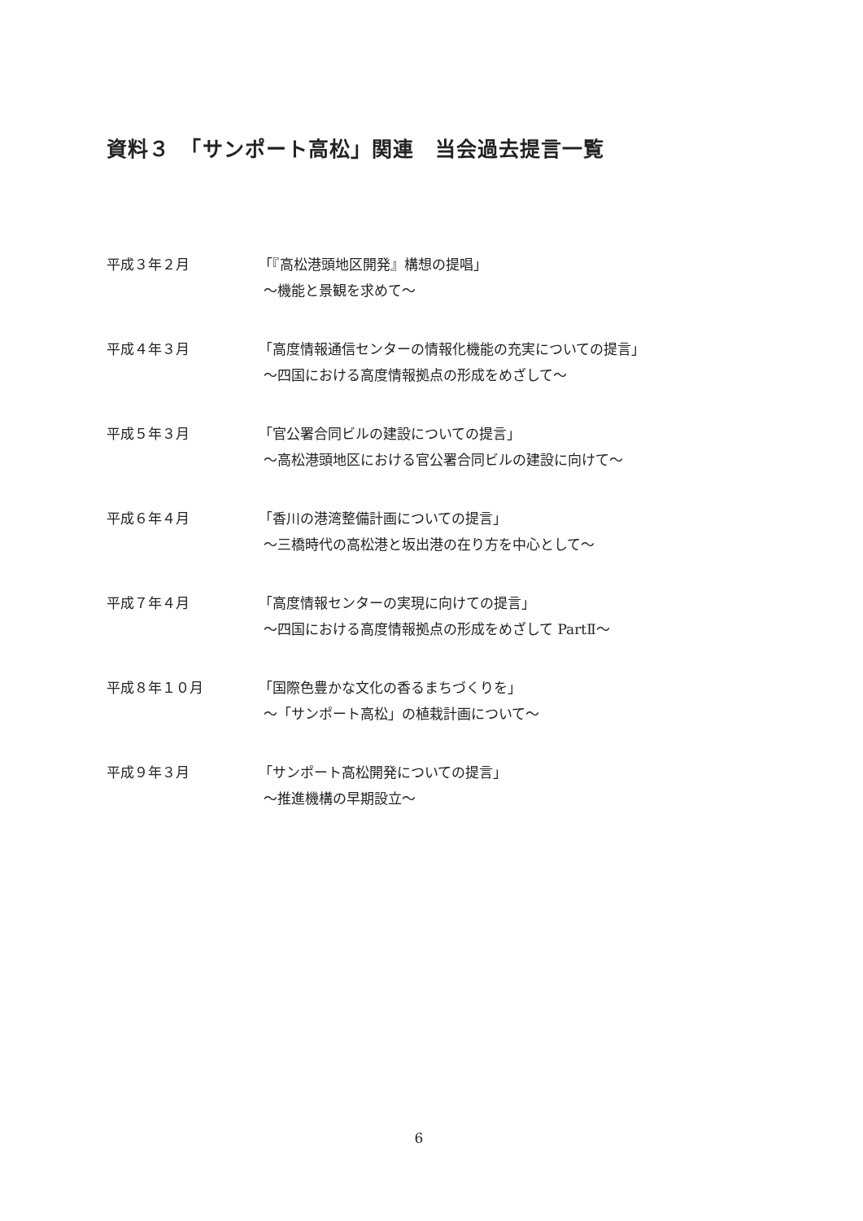資料３　「サンポート高松」関連　当会過去提言一覧
平成３年２月 「『高松港頭地区開発』構想の提唱」
～機能と景観を求めて～
平成４年３月 「高度情報通信センターの情報化機能の充実についての提言」
～四国における高度情報拠点の形成をめざして～
平成５年３月 「官公署合同ビルの建設についての提言」
～高松港頭地区における官公署合同ビルの建設に向けて～
平成６年４月 「香川の港湾整備計画についての提言」
～三橋時代の高松港と坂出港の在り方を中心として～
平成７年４月 「高度情報センターの実現に向けての提言」
～四国における高度情報拠点の形成をめざして PartⅡ～
平成８年１０月 「国際色豊かな文化の香るまちづくりを」
～「サンポート高松」の植栽計画について～
平成９年３月 「サンポート高松開発についての提言」
～推進機構の早期設立～
6